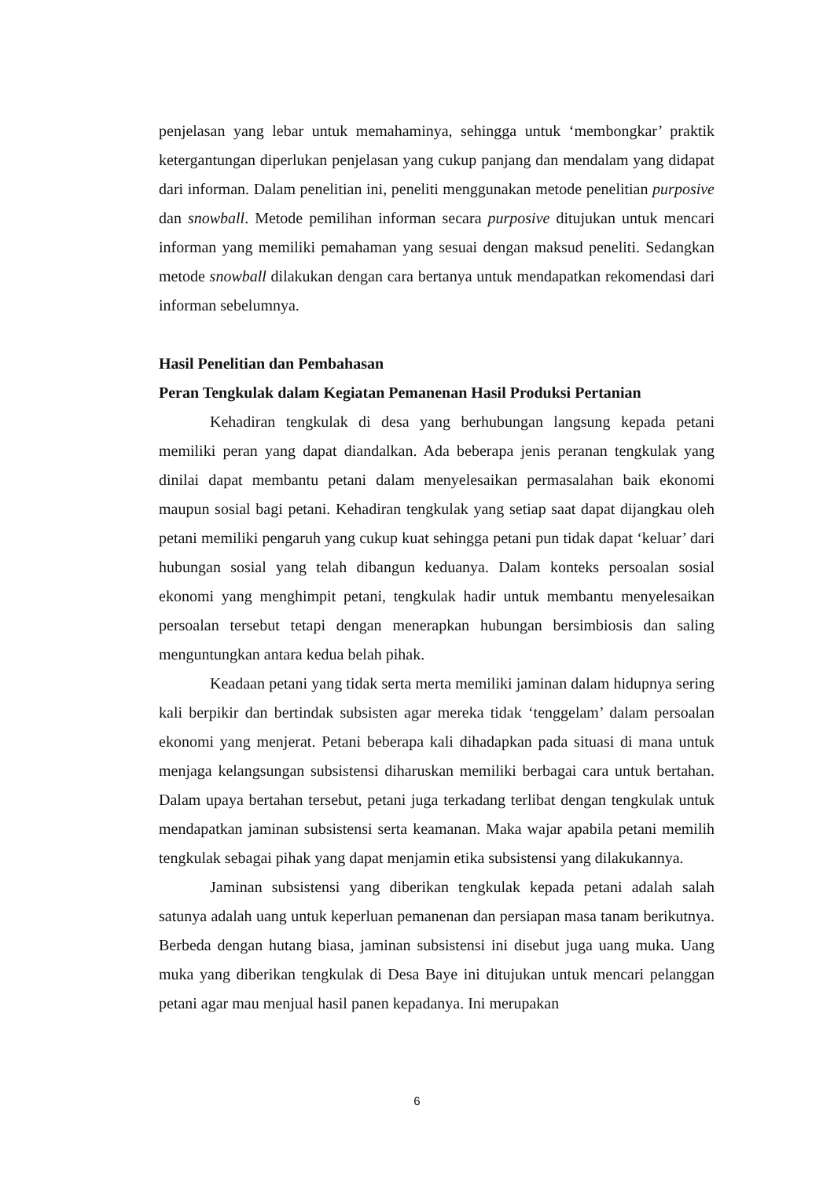penjelasan yang lebar untuk memahaminya, sehingga untuk ‘membongkar’ praktik ketergantungan diperlukan penjelasan yang cukup panjang dan mendalam yang didapat dari informan. Dalam penelitian ini, peneliti menggunakan metode penelitian purposive dan snowball. Metode pemilihan informan secara purposive ditujukan untuk mencari informan yang memiliki pemahaman yang sesuai dengan maksud peneliti. Sedangkan metode snowball dilakukan dengan cara bertanya untuk mendapatkan rekomendasi dari informan sebelumnya.
Hasil Penelitian dan Pembahasan
Peran Tengkulak dalam Kegiatan Pemanenan Hasil Produksi Pertanian
Kehadiran tengkulak di desa yang berhubungan langsung kepada petani memiliki peran yang dapat diandalkan. Ada beberapa jenis peranan tengkulak yang dinilai dapat membantu petani dalam menyelesaikan permasalahan baik ekonomi maupun sosial bagi petani. Kehadiran tengkulak yang setiap saat dapat dijangkau oleh petani memiliki pengaruh yang cukup kuat sehingga petani pun tidak dapat ‘keluar’ dari hubungan sosial yang telah dibangun keduanya. Dalam konteks persoalan sosial ekonomi yang menghimpit petani, tengkulak hadir untuk membantu menyelesaikan persoalan tersebut tetapi dengan menerapkan hubungan bersimbiosis dan saling menguntungkan antara kedua belah pihak.
Keadaan petani yang tidak serta merta memiliki jaminan dalam hidupnya sering kali berpikir dan bertindak subsisten agar mereka tidak ‘tenggelam’ dalam persoalan ekonomi yang menjerat. Petani beberapa kali dihadapkan pada situasi di mana untuk menjaga kelangsungan subsistensi diharuskan memiliki berbagai cara untuk bertahan. Dalam upaya bertahan tersebut, petani juga terkadang terlibat dengan tengkulak untuk mendapatkan jaminan subsistensi serta keamanan. Maka wajar apabila petani memilih tengkulak sebagai pihak yang dapat menjamin etika subsistensi yang dilakukannya.
Jaminan subsistensi yang diberikan tengkulak kepada petani adalah salah satunya adalah uang untuk keperluan pemanenan dan persiapan masa tanam berikutnya. Berbeda dengan hutang biasa, jaminan subsistensi ini disebut juga uang muka. Uang muka yang diberikan tengkulak di Desa Baye ini ditujukan untuk mencari pelanggan petani agar mau menjual hasil panen kepadanya. Ini merupakan
6